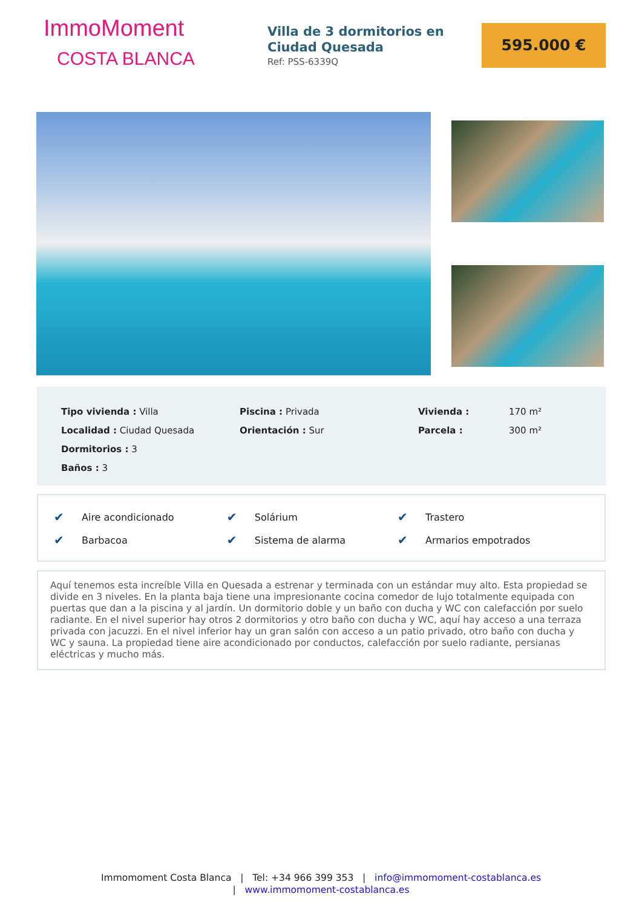ImmoMoment
COSTA BLANCA
Villa de 3 dormitorios en Ciudad Quesada
Ref: PSS-6339Q
595.000 €
| Tipo vivienda : Villa | Piscina : Privada | Vivienda : | 170 m² |
| Localidad : Ciudad Quesada | Orientación : Sur | Parcela : | 300 m² |
| Dormitorios : 3 | | | |
| Baños : 3 | | | |
| ✔ | Aire acondicionado | ✔ | Solárium | ✔ | Trastero |
| ✔ | Barbacoa | ✔ | Sistema de alarma | ✔ | Armarios empotrados |
Aquí tenemos esta increíble Villa en Quesada a estrenar y terminada con un estándar muy alto. Esta propiedad se divide en 3 niveles. En la planta baja tiene una impresionante cocina comedor de lujo totalmente equipada con puertas que dan a la piscina y al jardín. Un dormitorio doble y un baño con ducha y WC con calefacción por suelo radiante. En el nivel superior hay otros 2 dormitorios y otro baño con ducha y WC, aquí hay acceso a una terraza privada con jacuzzi. En el nivel inferior hay un gran salón con acceso a un patio privado, otro baño con ducha y WC y sauna. La propiedad tiene aire acondicionado por conductos, calefacción por suelo radiante, persianas eléctricas y mucho más.
Immomoment Costa Blanca | Tel: +34 966 399 353 | info@immomoment-costablanca.es
| www.immomoment-costablanca.es